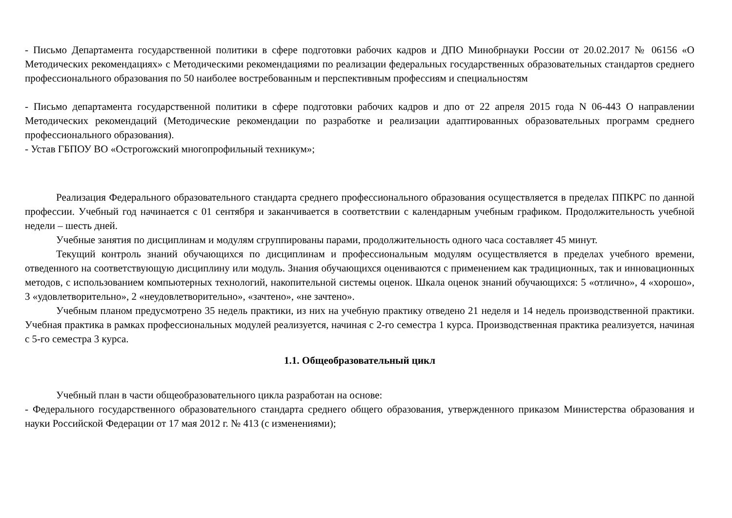- Письмо Департамента государственной политики в сфере подготовки рабочих кадров и ДПО Минобрнауки России от 20.02.2017 № 06156 «О Методических рекомендациях» с Методическими рекомендациями по реализации федеральных государственных образовательных стандартов среднего профессионального образования по 50 наиболее востребованным и перспективным профессиям и специальностям
- Письмо департамента государственной политики в сфере подготовки рабочих кадров и дпо от 22 апреля 2015 года N 06-443 О направлении Методических рекомендаций (Методические рекомендации по разработке и реализации адаптированных образовательных программ среднего профессионального образования).
- Устав ГБПОУ ВО «Острогожский многопрофильный техникум»;
Реализация Федерального образовательного стандарта среднего профессионального образования осуществляется в пределах ППКРС по данной профессии. Учебный год начинается с 01 сентября и заканчивается в соответствии с календарным учебным графиком. Продолжительность учебной недели – шесть дней.
Учебные занятия по дисциплинам и модулям сгруппированы парами, продолжительность одного часа составляет 45 минут.
Текущий контроль знаний обучающихся по дисциплинам и профессиональным модулям осуществляется в пределах учебного времени, отведенного на соответствующую дисциплину или модуль. Знания обучающихся оцениваются с применением как традиционных, так и инновационных методов, с использованием компьютерных технологий, накопительной системы оценок. Шкала оценок знаний обучающихся: 5 «отлично», 4 «хорошо», 3 «удовлетворительно», 2 «неудовлетворительно», «зачтено», «не зачтено».
Учебным планом предусмотрено 35 недель практики, из них на учебную практику отведено 21 неделя и 14 недель производственной практики. Учебная практика в рамках профессиональных модулей реализуется, начиная с 2-го семестра 1 курса. Производственная практика реализуется, начиная с 5-го семестра 3 курса.
1.1. Общеобразовательный цикл
Учебный план в части общеобразовательного цикла разработан на основе:
- Федерального государственного образовательного стандарта среднего общего образования, утвержденного приказом Министерства образования и науки Российской Федерации от 17 мая 2012 г. № 413 (с изменениями);